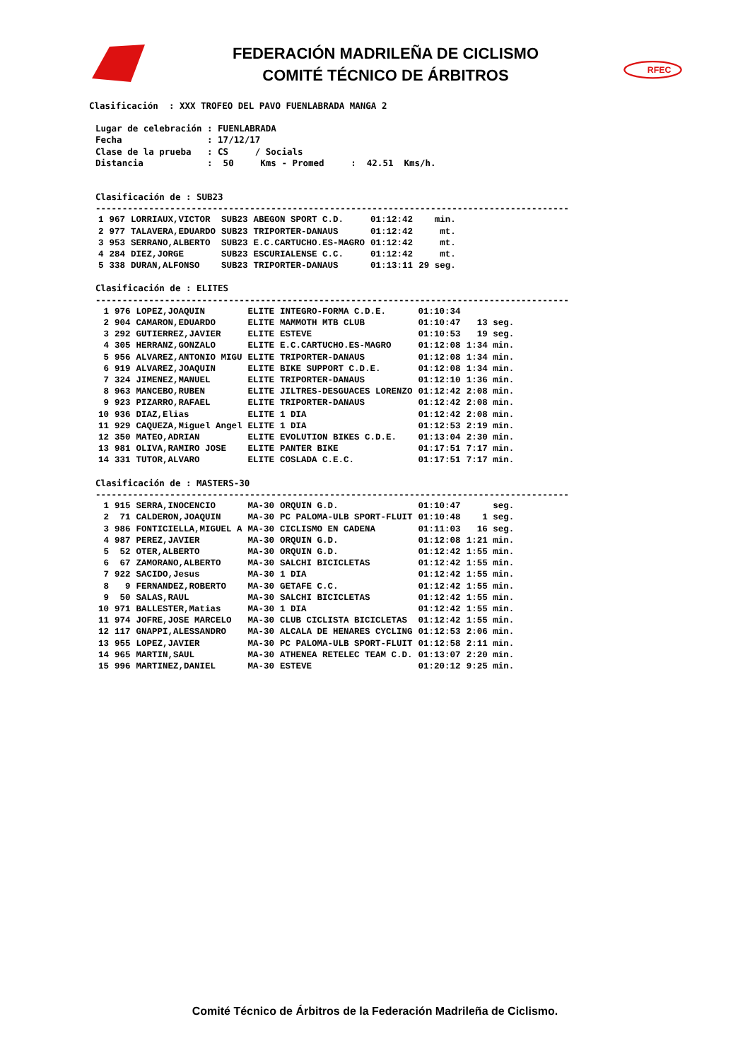FEDERACIÓN MADRILEÑA DE CICLISMO
COMITÉ TÉCNICO DE ÁRBITROS
RFEC
Clasificación  : XXX TROFEO DEL PAVO FUENLABRADA MANGA 2
Lugar de celebración : FUENLABRADA
Fecha                : 17/12/17
Clase de la prueba   : CS     / Socials
Distancia            :  50     Kms - Promed     :  42.51  Kms/h.
Clasificación de : SUB23
-----------------------------------------------------------------------------------------
| 1 | 967 | LORRIAUX,VICTOR | SUB23 | ABEGON SPORT C.D. | 01:12:42 | min. |
| 2 | 977 | TALAVERA,EDUARDO | SUB23 | TRIPORTER-DANAUS | 01:12:42 | mt. |
| 3 | 953 | SERRANO,ALBERTO | SUB23 | E.C.CARTUCHO.ES-MAGRO | 01:12:42 | mt. |
| 4 | 284 | DIEZ,JORGE | SUB23 | ESCURIALENSE C.C. | 01:12:42 | mt. |
| 5 | 338 | DURAN,ALFONSO | SUB23 | TRIPORTER-DANAUS | 01:13:11 | 29 seg. |
Clasificación de : ELITES
-----------------------------------------------------------------------------------------
| 1 | 976 | LOPEZ,JOAQUIN | ELITE | INTEGRO-FORMA C.D.E. | 01:10:34 | |
| 2 | 904 | CAMARON,EDUARDO | ELITE | MAMMOTH MTB CLUB | 01:10:47 | 13 seg. |
| 3 | 292 | GUTIERREZ,JAVIER | ELITE | ESTEVE | 01:10:53 | 19 seg. |
| 4 | 305 | HERRANZ,GONZALO | ELITE | E.C.CARTUCHO.ES-MAGRO | 01:12:08 | 1:34 min. |
| 5 | 956 | ALVAREZ,ANTONIO MIGU | ELITE | TRIPORTER-DANAUS | 01:12:08 | 1:34 min. |
| 6 | 919 | ALVAREZ,JOAQUIN | ELITE | BIKE SUPPORT C.D.E. | 01:12:08 | 1:34 min. |
| 7 | 324 | JIMENEZ,MANUEL | ELITE | TRIPORTER-DANAUS | 01:12:10 | 1:36 min. |
| 8 | 963 | MANCEBO,RUBEN | ELITE | JILTRES-DESGUACES LORENZO | 01:12:42 | 2:08 min. |
| 9 | 923 | PIZARRO,RAFAEL | ELITE | TRIPORTER-DANAUS | 01:12:42 | 2:08 min. |
| 10 | 936 | DIAZ,Elias | ELITE | 1 DIA | 01:12:42 | 2:08 min. |
| 11 | 929 | CAQUEZA,Miguel Angel | ELITE | 1 DIA | 01:12:53 | 2:19 min. |
| 12 | 350 | MATEO,ADRIAN | ELITE | EVOLUTION BIKES C.D.E. | 01:13:04 | 2:30 min. |
| 13 | 981 | OLIVA,RAMIRO JOSE | ELITE | PANTER BIKE | 01:17:51 | 7:17 min. |
| 14 | 331 | TUTOR,ALVARO | ELITE | COSLADA C.E.C. | 01:17:51 | 7:17 min. |
Clasificación de : MASTERS-30
-----------------------------------------------------------------------------------------
| 1 | 915 | SERRA,INOCENCIO | MA-30 | ORQUIN G.D. | 01:10:47 | seg. |
| 2 | 71 | CALDERON,JOAQUIN | MA-30 | PC PALOMA-ULB SPORT-FLUIT | 01:10:48 | 1 seg. |
| 3 | 986 | FONTICIELLA,MIGUEL A | MA-30 | CICLISMO EN CADENA | 01:11:03 | 16 seg. |
| 4 | 987 | PEREZ,JAVIER | MA-30 | ORQUIN G.D. | 01:12:08 | 1:21 min. |
| 5 | 52 | OTER,ALBERTO | MA-30 | ORQUIN G.D. | 01:12:42 | 1:55 min. |
| 6 | 67 | ZAMORANO,ALBERTO | MA-30 | SALCHI BICICLETAS | 01:12:42 | 1:55 min. |
| 7 | 922 | SACIDO,Jesus | MA-30 | 1 DIA | 01:12:42 | 1:55 min. |
| 8 | 9 | FERNANDEZ,ROBERTO | MA-30 | GETAFE C.C. | 01:12:42 | 1:55 min. |
| 9 | 50 | SALAS,RAUL | MA-30 | SALCHI BICICLETAS | 01:12:42 | 1:55 min. |
| 10 | 971 | BALLESTER,Matias | MA-30 | 1 DIA | 01:12:42 | 1:55 min. |
| 11 | 974 | JOFRE,JOSE MARCELO | MA-30 | CLUB CICLISTA BICICLETAS | 01:12:42 | 1:55 min. |
| 12 | 117 | GNAPPI,ALESSANDRO | MA-30 | ALCALA DE HENARES CYCLING | 01:12:53 | 2:06 min. |
| 13 | 955 | LOPEZ,JAVIER | MA-30 | PC PALOMA-ULB SPORT-FLUIT | 01:12:58 | 2:11 min. |
| 14 | 965 | MARTIN,SAUL | MA-30 | ATHENEA RETELEC TEAM C.D. | 01:13:07 | 2:20 min. |
| 15 | 996 | MARTINEZ,DANIEL | MA-30 | ESTEVE | 01:20:12 | 9:25 min. |
Comité Técnico de Árbitros de la Federación Madrileña de Ciclismo.